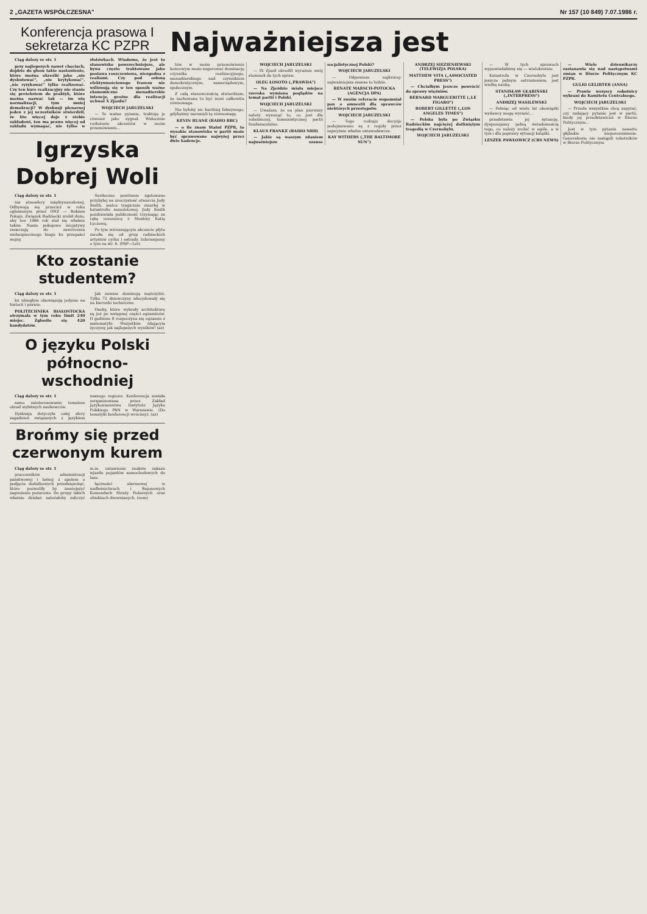2 „GAZETA WSPÓŁCZESNA" Nr 157 (10 849) 7.07.1986 r.
Konferencja prasowa I sekretarza KC PZPR
Ciąg dalszy ze str. 1
przy najlepszych nawet chęciach, dojdzie do głosu takie nastawienie, które można określić jako „nie dyskutować", „nie krytykować", „nie ryzykować" tylko realizować. Czy ten kurs realizacyjny nie stanie się pretekstem do praktyk, które można nazwać tak — im wię normalizacji, tym mniej demokracji? W dyskusji plenarnej jeden z jej uczestników stwierdził, że kto więcej daje z siebie zakładowi, ten ma prawo więcej od zakładu wymagać, nie tylko w złotówkach. Wiadomo, że jest to stanowisko powszechniejsze, ale bywa często traktowane jako postawa roszczeniowa, niezgodna z realiami. Czy pod osłoną efektywnościowego frazesu nie wśliznują się w ten sposób ważne ekonomiczne menadżerskie intencje, groźne dla realizacji uchwał X Zjazdu?
WOJCIECH JARUZELSKI
— To ważne pytanie, traktuję je również jako sygnał. Widocznie rozłożenie akcentów w moim przemówieniu...
Igrzyska Dobrej Woli
Ciąg dalszy ze str. 1
nia atmosfery międzynarodowej. Odbywają się przecież w roku ogłoszonym przez ONZ — Rokiem Pokoju. Związek Radziecki zrobił dużo, aby ten 1986 rok stał się właśnie takim. Nasze pokojowe inicjatywy zmierzają do zawrócenia niebezpiecznego biegu ku przepaści wojny.
Serdeczne powitanie zgotowano przybyłej na uroczystość otwarcia Judy Smith, matce tragicznie zmarłej w katastrofie samolotowej. Judy Smith pozdrawiała publiczność trzymając za rękę uczennicę z Moskwy Katię Łyczewą.
Po tym wzruszającym akcencie płyta zaroiła się od grup radzieckich artystów cyrku i estrady. Informujemy o tym na str. 6. (PAP—Let)
Kto zostanie studentem?
Ciąg dalszy ze str. 1
ku ubiegłym obowiązują jedynie na historii i prawie.
POLITECHNIKA BIAŁOSTOCKA otrzymała w tym roku limit 240 miejsc. Zgłosiło się 420 kandydatów.
Jak zawsze dominują mężczyźni. Tylko 72 dziewczyny zdecydowały się na kierunki techniczne.
Osoby, które wybrały architekturę są już po wstępnej części egzaminów. O godzinie 8 rozpoczyna się egzamin z matematyki. Wszystkim zdającym życzymy jak najlepszych wyników! (az)
O języku Polski północno-wschodniej
Ciąg dalszy ze str. 1
samo zainteresowanie tematem obrad wybitnych naukowców.
Dyskusja dotyczyła całej sfery zagadnień związanych z językiem naszego regionu. Konferencja została zorganizowana przez Zakład Językoznawstwa Instytutu Języka Polskiego PAN w Warszawie. (Do tematyki konferencji wrócimy). (az)
Brońmy się przed czerwonym kurem
Ciąg dalszy ze str. 1
pracowników administracji państwowej i leśnej z apelem o podjęcie dodatkowych przedsięwzięć, które pozwoliły by zmniejszyć zagrożenie pożarowe. Do grupy takich właśnie działań należałoby zaliczyć m.in. ustawienie znaków zakazu wjazdu pojazdów samochodowych do lasu.
łączności alarmowej w nadleśnictwach i Rejonowych Komendach Straży Pożarnych oraz obiektach drewnianych. (nom)
Najważniejsza jest
tów w moim przemówieniu końcowym może sugerować dominację czynnika realizacyjnego, menadżerskiego nad czynnikiem demokratycznym, samorządowym, społecznym.
Z całą stanowczością stwierdzam, że zachowana tu być musi całkowita równowaga.
Nie byłoby nic bardziej fałszywego, gdybyśmy naruszyli tę równowagę.
KEVIN RUANE (RADIO BBC)
— o ile znam Statut PZPR, to wysokie stanowisko w partii może być sprawowane najwyżej przez dwie kadencje.
WOJCIECH JARUZELSKI
— IX Zjazd określił wyraźnie swój stosunek do tych spraw.
OLEG ŁOSOTO („PRAWDA")
— Na Zjeździe miała miejsce szeroka wymiana poglądów na temat partii i Polski.
WOJCIECH JARUZELSKI
— Uważam, że na plan pierwszy należy wysunąć to, co jest dla robotniczej, komunistycznej partii fundamentalne.
KLAUS FRANKE (RADIO NRD)
— Jakie są waszym zdaniem najważniejsze szanse socjalistycznej Polski?
WOJCIECH JARUZELSKI
— Odpowiem najkrócej: najważniejsza szansa to ludzie.
RENATE MARSCH-POTOCKA (AGENCJA DPA)
— W swoim referacie wspomniał pan o amnestii dla sprawców niektórych przestępstw.
WOJCIECH JARUZELSKI
— Tego rodzaju decyzje podejmowane są z reguły przez najwyższe władze ustawodawcze.
KAY WITHERS („THE BALTIMORE SUN")
ANDRZEJ SIEZIENIEWSKI (TELEWIZJA POLSKA)
MATTHEW VITA („ASSOCIATED PRESS")
— Chciałbym jeszcze powrócić do sprawy więźniów.
BERNARD MARGUERITTE („LE FIGARO")
ROBERT GILLETTE („LOS ANGELES TIMES")
— Polska była po Związku Radzieckim najciężej dotkniętym tragedią w Czernobylu.
WOJCIECH JARUZELSKI
— W tych sprawach wypowiadaliśmy się — wielokrotnie.
Katastrofa w Czernobylu jest jeszcze jednym ostrzeżeniem, jest wielką nauką.
STANISŁAW GŁĄBIŃSKI („INTERPRESS")
ANDRZEJ WASILEWSKI
— Pełniąc od wielu lat obowiązki wydawcy mogę wyrazić...
przedstawia jej sytuację, dysponujemy pełną świadomością tego, co należy zrobić w ogóle, a w tym i dla poprawy sytuacji książki.
LESZEK PAWŁOWICZ (CBS NEWS)
— Wiele dziennikarzy zastanawia się nad następstwami zmian w Biurze Politycznym KC PZPR.
GULIO GELIBTER (ANSA)
— Prawie wszyscy robotnicy wybrani do Komitetu Centralnego.
WOJCIECH JARUZELSKI
— Przede wszystkim chcę zapytać, czy zadający pytanie jest w partii, kiedy jej przedstawiciel w Biurze Politycznym...
Jest w tym pytaniu zawarte głębokie nieporozumienie. Generałowie nie zastąpili robotników w Biurze Politycznym.